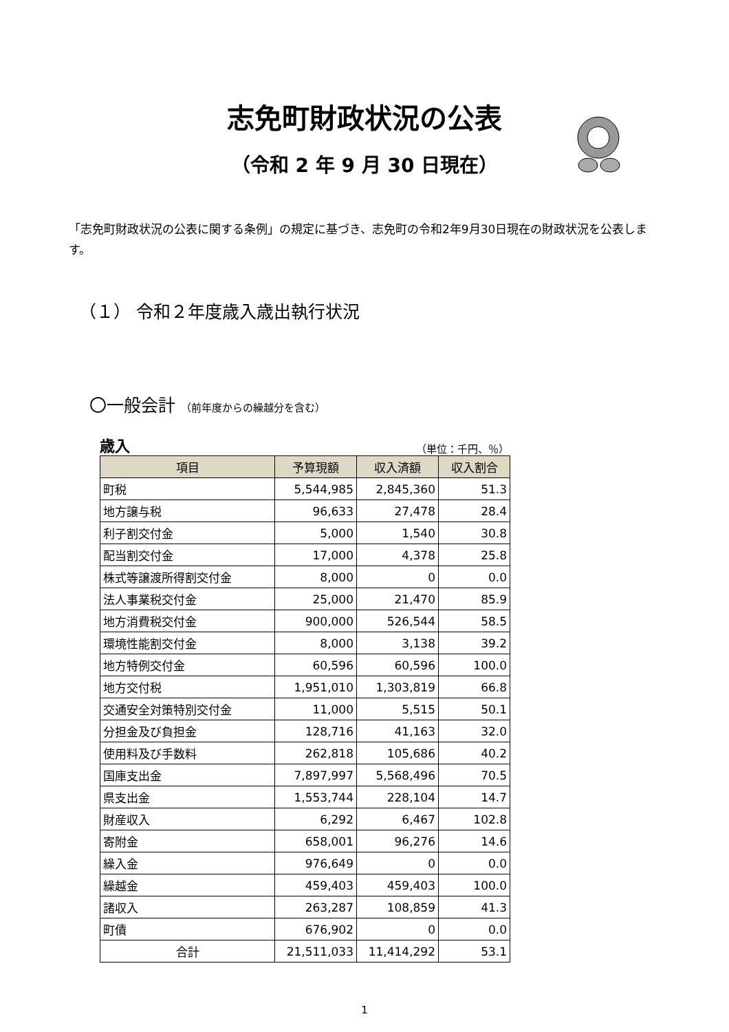志免町財政状況の公表
（令和 2 年 9 月 30 日現在）
「志免町財政状況の公表に関する条例」の規定に基づき、志免町の令和2年9月30日現在の財政状況を公表します。
（１） 令和２年度歳入歳出執行状況
〇一般会計 （前年度からの繰越分を含む）
歳入 （単位：千円、％）
| 項目 | 予算現額 | 収入済額 | 収入割合 |
| --- | --- | --- | --- |
| 町税 | 5,544,985 | 2,845,360 | 51.3 |
| 地方譲与税 | 96,633 | 27,478 | 28.4 |
| 利子割交付金 | 5,000 | 1,540 | 30.8 |
| 配当割交付金 | 17,000 | 4,378 | 25.8 |
| 株式等譲渡所得割交付金 | 8,000 | 0 | 0.0 |
| 法人事業税交付金 | 25,000 | 21,470 | 85.9 |
| 地方消費税交付金 | 900,000 | 526,544 | 58.5 |
| 環境性能割交付金 | 8,000 | 3,138 | 39.2 |
| 地方特例交付金 | 60,596 | 60,596 | 100.0 |
| 地方交付税 | 1,951,010 | 1,303,819 | 66.8 |
| 交通安全対策特別交付金 | 11,000 | 5,515 | 50.1 |
| 分担金及び負担金 | 128,716 | 41,163 | 32.0 |
| 使用料及び手数料 | 262,818 | 105,686 | 40.2 |
| 国庫支出金 | 7,897,997 | 5,568,496 | 70.5 |
| 県支出金 | 1,553,744 | 228,104 | 14.7 |
| 財産収入 | 6,292 | 6,467 | 102.8 |
| 寄附金 | 658,001 | 96,276 | 14.6 |
| 繰入金 | 976,649 | 0 | 0.0 |
| 繰越金 | 459,403 | 459,403 | 100.0 |
| 諸収入 | 263,287 | 108,859 | 41.3 |
| 町債 | 676,902 | 0 | 0.0 |
| 合計 | 21,511,033 | 11,414,292 | 53.1 |
1